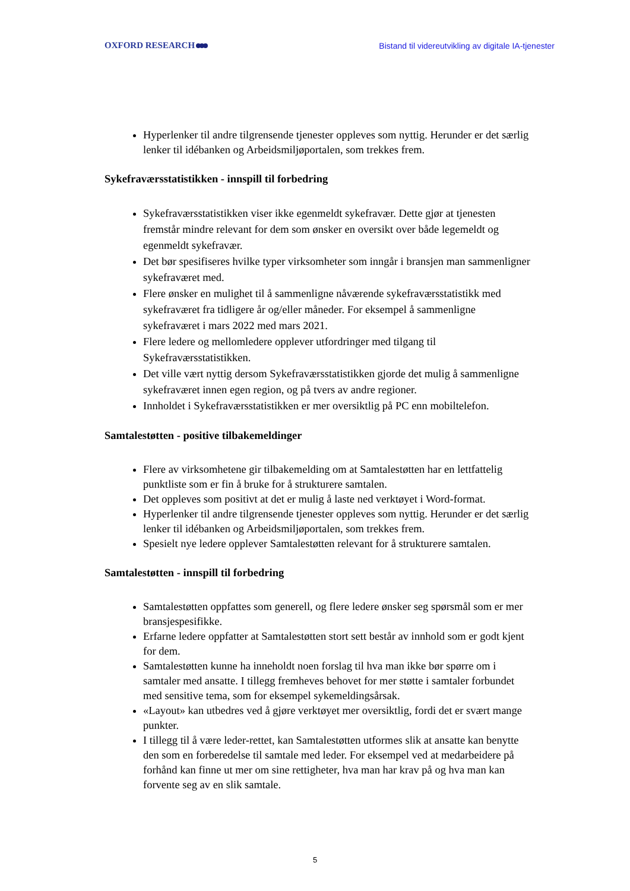OXFORD RESEARCH
Bistand til videreutvikling av digitale IA-tjenester
Hyperlenker til andre tilgrensende tjenester oppleves som nyttig. Herunder er det særlig lenker til idébanken og Arbeidsmiljøportalen, som trekkes frem.
Sykefraværsstatistikken - innspill til forbedring
Sykefraværsstatistikken viser ikke egenmeldt sykefravær. Dette gjør at tjenesten fremstår mindre relevant for dem som ønsker en oversikt over både legemeldt og egenmeldt sykefravær.
Det bør spesifiseres hvilke typer virksomheter som inngår i bransjen man sammenligner sykefraværet med.
Flere ønsker en mulighet til å sammenligne nåværende sykefraværsstatistikk med sykefraværet fra tidligere år og/eller måneder. For eksempel å sammenligne sykefraværet i mars 2022 med mars 2021.
Flere ledere og mellomledere opplever utfordringer med tilgang til Sykefraværsstatistikken.
Det ville vært nyttig dersom Sykefraværsstatistikken gjorde det mulig å sammenligne sykefraværet innen egen region, og på tvers av andre regioner.
Innholdet i Sykefraværsstatistikken er mer oversiktlig på PC enn mobiltelefon.
Samtalestøtten - positive tilbakemeldinger
Flere av virksomhetene gir tilbakemelding om at Samtalestøtten har en lettfattelig punktliste som er fin å bruke for å strukturere samtalen.
Det oppleves som positivt at det er mulig å laste ned verktøyet i Word-format.
Hyperlenker til andre tilgrensende tjenester oppleves som nyttig. Herunder er det særlig lenker til idébanken og Arbeidsmiljøportalen, som trekkes frem.
Spesielt nye ledere opplever Samtalestøtten relevant for å strukturere samtalen.
Samtalestøtten - innspill til forbedring
Samtalestøtten oppfattes som generell, og flere ledere ønsker seg spørsmål som er mer bransjespesifikke.
Erfarne ledere oppfatter at Samtalestøtten stort sett består av innhold som er godt kjent for dem.
Samtalestøtten kunne ha inneholdt noen forslag til hva man ikke bør spørre om i samtaler med ansatte. I tillegg fremheves behovet for mer støtte i samtaler forbundet med sensitive tema, som for eksempel sykemeldingsårsak.
«Layout» kan utbedres ved å gjøre verktøyet mer oversiktlig, fordi det er svært mange punkter.
I tillegg til å være leder-rettet, kan Samtalestøtten utformes slik at ansatte kan benytte den som en forberedelse til samtale med leder. For eksempel ved at medarbeidere på forhånd kan finne ut mer om sine rettigheter, hva man har krav på og hva man kan forvente seg av en slik samtale.
5